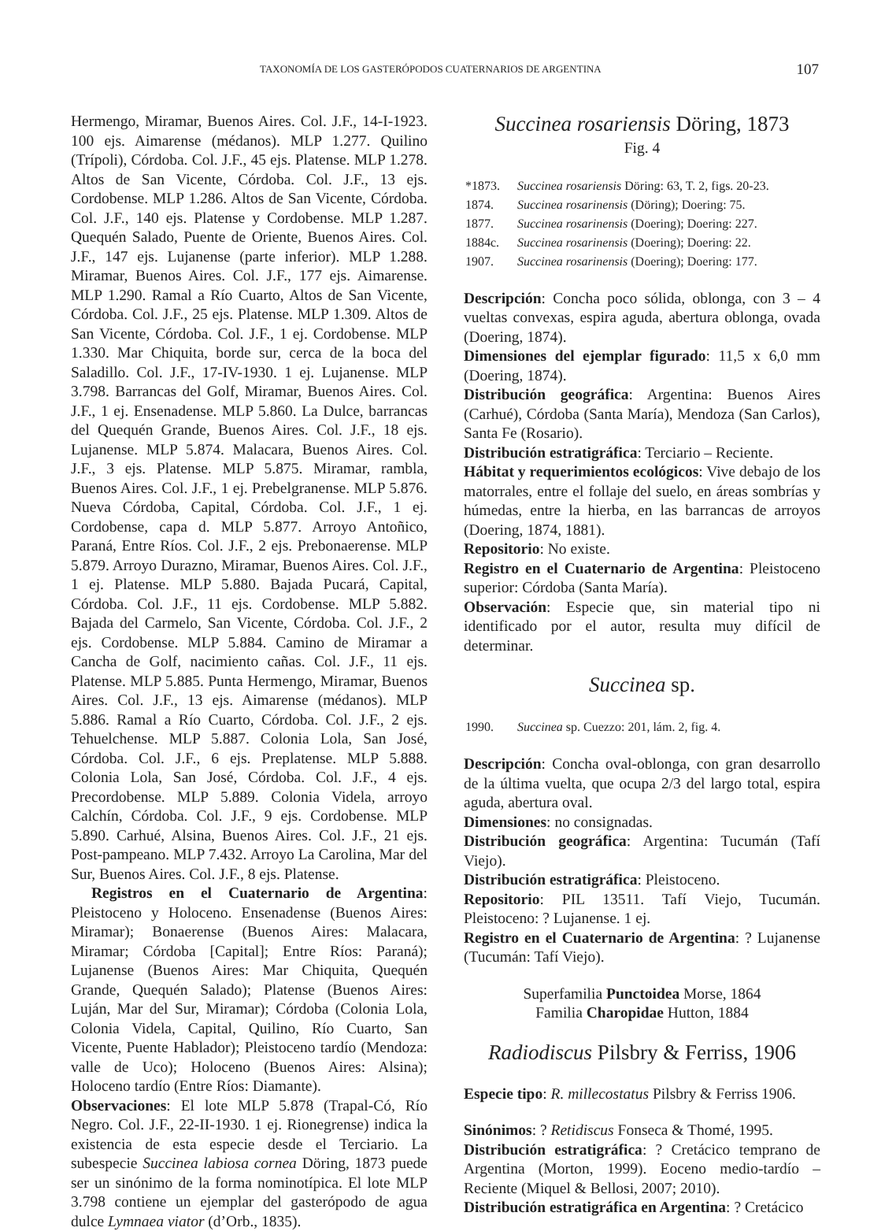TAXONOMÍA DE LOS GASTERÓPODOS CUATERNARIOS DE ARGENTINA 107
Hermengo, Miramar, Buenos Aires. Col. J.F., 14-I-1923. 100 ejs. Aimarense (médanos). MLP 1.277. Quilino (Trípoli), Córdoba. Col. J.F., 45 ejs. Platense. MLP 1.278. Altos de San Vicente, Córdoba. Col. J.F., 13 ejs. Cordobense. MLP 1.286. Altos de San Vicente, Córdoba. Col. J.F., 140 ejs. Platense y Cordobense. MLP 1.287. Quequén Salado, Puente de Oriente, Buenos Aires. Col. J.F., 147 ejs. Lujanense (parte inferior). MLP 1.288. Miramar, Buenos Aires. Col. J.F., 177 ejs. Aimarense. MLP 1.290. Ramal a Río Cuarto, Altos de San Vicente, Córdoba. Col. J.F., 25 ejs. Platense. MLP 1.309. Altos de San Vicente, Córdoba. Col. J.F., 1 ej. Cordobense. MLP 1.330. Mar Chiquita, borde sur, cerca de la boca del Saladillo. Col. J.F., 17-IV-1930. 1 ej. Lujanense. MLP 3.798. Barrancas del Golf, Miramar, Buenos Aires. Col. J.F., 1 ej. Ensenadense. MLP 5.860. La Dulce, barrancas del Quequén Grande, Buenos Aires. Col. J.F., 18 ejs. Lujanense. MLP 5.874. Malacara, Buenos Aires. Col. J.F., 3 ejs. Platense. MLP 5.875. Miramar, rambla, Buenos Aires. Col. J.F., 1 ej. Prebelgranense. MLP 5.876. Nueva Córdoba, Capital, Córdoba. Col. J.F., 1 ej. Cordobense, capa d. MLP 5.877. Arroyo Antoñico, Paraná, Entre Ríos. Col. J.F., 2 ejs. Prebonaerense. MLP 5.879. Arroyo Durazno, Miramar, Buenos Aires. Col. J.F., 1 ej. Platense. MLP 5.880. Bajada Pucará, Capital, Córdoba. Col. J.F., 11 ejs. Cordobense. MLP 5.882. Bajada del Carmelo, San Vicente, Córdoba. Col. J.F., 2 ejs. Cordobense. MLP 5.884. Camino de Miramar a Cancha de Golf, nacimiento cañas. Col. J.F., 11 ejs. Platense. MLP 5.885. Punta Hermengo, Miramar, Buenos Aires. Col. J.F., 13 ejs. Aimarense (médanos). MLP 5.886. Ramal a Río Cuarto, Córdoba. Col. J.F., 2 ejs. Tehuelchense. MLP 5.887. Colonia Lola, San José, Córdoba. Col. J.F., 6 ejs. Preplatense. MLP 5.888. Colonia Lola, San José, Córdoba. Col. J.F., 4 ejs. Precordobense. MLP 5.889. Colonia Videla, arroyo Calchín, Córdoba. Col. J.F., 9 ejs. Cordobense. MLP 5.890. Carhué, Alsina, Buenos Aires. Col. J.F., 21 ejs. Post-pampeano. MLP 7.432. Arroyo La Carolina, Mar del Sur, Buenos Aires. Col. J.F., 8 ejs. Platense.
Registros en el Cuaternario de Argentina: Pleistoceno y Holoceno. Ensenadense (Buenos Aires: Miramar); Bonaerense (Buenos Aires: Malacara, Miramar; Córdoba [Capital]; Entre Ríos: Paraná); Lujanense (Buenos Aires: Mar Chiquita, Quequén Grande, Quequén Salado); Platense (Buenos Aires: Luján, Mar del Sur, Miramar); Córdoba (Colonia Lola, Colonia Videla, Capital, Quilino, Río Cuarto, San Vicente, Puente Hablador); Pleistoceno tardío (Mendoza: valle de Uco); Holoceno (Buenos Aires: Alsina); Holoceno tardío (Entre Ríos: Diamante).
Observaciones: El lote MLP 5.878 (Trapal-Có, Río Negro. Col. J.F., 22-II-1930. 1 ej. Rionegrense) indica la existencia de esta especie desde el Terciario. La subespecie Succinea labiosa cornea Döring, 1873 puede ser un sinónimo de la forma nominotípica. El lote MLP 3.798 contiene un ejemplar del gasterópodo de agua dulce Lymnaea viator (d’Orb., 1835).
Succinea rosariensis Döring, 1873
Fig. 4
| *1873. | Succinea rosariensis Döring: 63, T. 2, figs. 20-23. |
| 1874. | Succinea rosarinensis (Döring); Doering: 75. |
| 1877. | Succinea rosarinensis (Doering); Doering: 227. |
| 1884c. | Succinea rosarinensis (Doering); Doering: 22. |
| 1907. | Succinea rosarinensis (Doering); Doering: 177. |
Descripción: Concha poco sólida, oblonga, con 3 – 4 vueltas convexas, espira aguda, abertura oblonga, ovada (Doering, 1874).
Dimensiones del ejemplar figurado: 11,5 x 6,0 mm (Doering, 1874).
Distribución geográfica: Argentina: Buenos Aires (Carhué), Córdoba (Santa María), Mendoza (San Carlos), Santa Fe (Rosario).
Distribución estratigráfica: Terciario – Reciente.
Hábitat y requerimientos ecológicos: Vive debajo de los matorrales, entre el follaje del suelo, en áreas sombrías y húmedas, entre la hierba, en las barrancas de arroyos (Doering, 1874, 1881).
Repositorio: No existe.
Registro en el Cuaternario de Argentina: Pleistoceno superior: Córdoba (Santa María).
Observación: Especie que, sin material tipo ni identificado por el autor, resulta muy difícil de determinar.
Succinea sp.
| 1990. | Succinea sp. Cuezzo: 201, lám. 2, fig. 4. |
Descripción: Concha oval-oblonga, con gran desarrollo de la última vuelta, que ocupa 2/3 del largo total, espira aguda, abertura oval.
Dimensiones: no consignadas.
Distribución geográfica: Argentina: Tucumán (Tafí Viejo).
Distribución estratigráfica: Pleistoceno.
Repositorio: PIL 13511. Tafí Viejo, Tucumán. Pleistoceno: ? Lujanense. 1 ej.
Registro en el Cuaternario de Argentina: ? Lujanense (Tucumán: Tafí Viejo).
Superfamilia Punctoidea Morse, 1864
Familia Charopidae Hutton, 1884
Radiodiscus Pilsbry & Ferriss, 1906
Especie tipo: R. millecostatus Pilsbry & Ferriss 1906.
Sinónimos: ? Retidiscus Fonseca & Thomé, 1995.
Distribución estratigráfica: ? Cretácico temprano de Argentina (Morton, 1999). Eoceno medio-tardío – Reciente (Miquel & Bellosi, 2007; 2010).
Distribución estratigráfica en Argentina: ? Cretácico